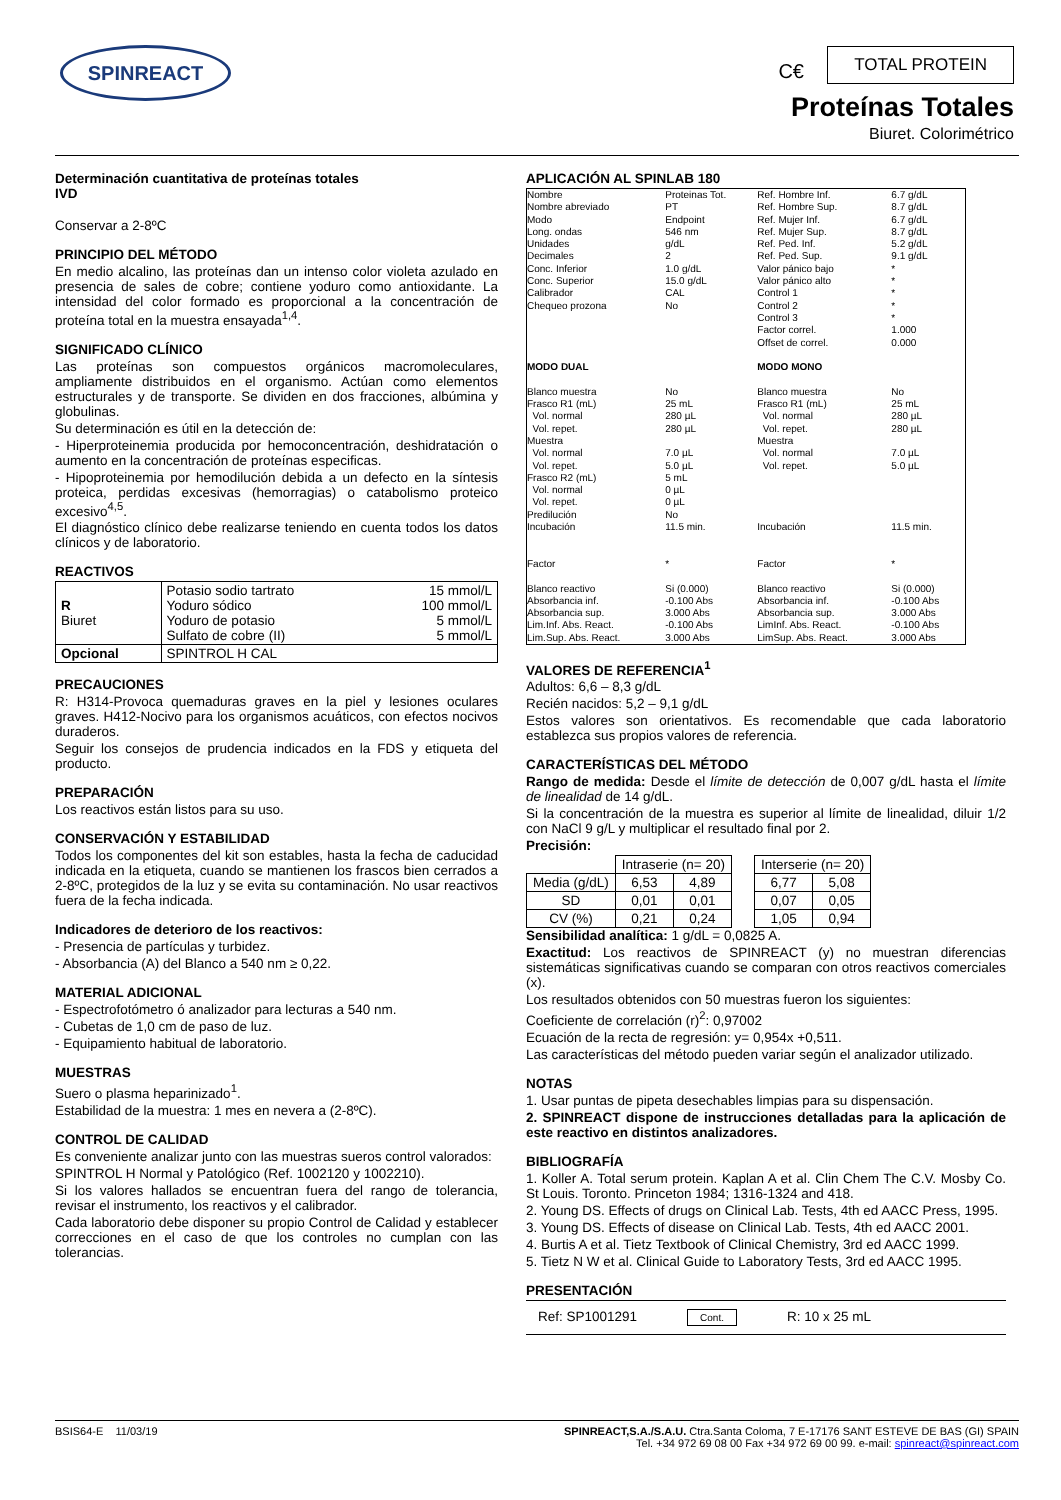SPINREACT
C€
TOTAL PROTEIN
Proteínas Totales
Biuret. Colorimétrico
Determinación cuantitativa de proteínas totales
IVD
Conservar a 2-8ºC
PRINCIPIO DEL MÉTODO
En medio alcalino, las proteínas dan un intenso color violeta azulado en presencia de sales de cobre; contiene yoduro como antioxidante. La intensidad del color formado es proporcional a la concentración de proteína total en la muestra ensayada<sup>1,4</sup>.
SIGNIFICADO CLÍNICO
Las proteínas son compuestos orgánicos macromoleculares, ampliamente distribuidos en el organismo. Actúan como elementos estructurales y de transporte. Se dividen en dos fracciones, albúmina y globulinas.
Su determinación es útil en la detección de:
- Hiperproteinemia producida por hemoconcentración, deshidratación o aumento en la concentración de proteínas especificas.
- Hipoproteinemia por hemodilución debida a un defecto en la síntesis proteica, perdidas excesivas (hemorragias) o catabolismo proteico excesivo<sup>4,5</sup>.
El diagnóstico clínico debe realizarse teniendo en cuenta todos los datos clínicos y de laboratorio.
REACTIVOS
| R Biuret | Potasio sodio tartrato Yoduro sódico Yoduro de potasio Sulfato de cobre (II) | 15 mmol/L 100 mmol/L 5 mmol/L 5 mmol/L |
| Opcional | SPINTROL H CAL | |
PRECAUCIONES
R: H314-Provoca quemaduras graves en la piel y lesiones oculares graves. H412-Nocivo para los organismos acuáticos, con efectos nocivos duraderos.
Seguir los consejos de prudencia indicados en la FDS y etiqueta del producto.
PREPARACIÓN
Los reactivos están listos para su uso.
CONSERVACIÓN Y ESTABILIDAD
Todos los componentes del kit son estables, hasta la fecha de caducidad indicada en la etiqueta, cuando se mantienen los frascos bien cerrados a 2-8ºC, protegidos de la luz y se evita su contaminación. No usar reactivos fuera de la fecha indicada.
Indicadores de deterioro de los reactivos:
- Presencia de partículas y turbidez.
- Absorbancia (A) del Blanco a 540 nm ≥ 0,22.
MATERIAL ADICIONAL
- Espectrofotómetro ó analizador para lecturas a 540 nm.
- Cubetas de 1,0 cm de paso de luz.
- Equipamiento habitual de laboratorio.
MUESTRAS
Suero o plasma heparinizado<sup>1</sup>.
Estabilidad de la muestra: 1 mes en nevera a (2-8ºC).
CONTROL DE CALIDAD
Es conveniente analizar junto con las muestras sueros control valorados:
SPINTROL H Normal y Patológico (Ref. 1002120 y 1002210).
Si los valores hallados se encuentran fuera del rango de tolerancia, revisar el instrumento, los reactivos y el calibrador.
Cada laboratorio debe disponer su propio Control de Calidad y establecer correcciones en el caso de que los controles no cumplan con las tolerancias.
APLICACIÓN AL SPINLAB 180
| Nombre Nombre abreviado Modo Long. ondas Unidades Decimales Conc. Inferior Conc. Superior Calibrador Chequeo prozona | Proteinas Tot. PT Endpoint 546 nm g/dL 2 1.0 g/dL 15.0 g/dL CAL No | Ref. Hombre Inf. Ref. Hombre Sup. Ref. Mujer Inf. Ref. Mujer Sup. Ref. Ped. Inf. Ref. Ped. Sup. Valor pánico bajo Valor pánico alto Control 1 Control 2 Control 3 Factor correl. Offset de correl. | 6.7 g/dL 8.7 g/dL 6.7 g/dL 8.7 g/dL 5.2 g/dL 9.1 g/dL * * * * * 1.000 0.000 |
| MODO DUAL Blanco muestra Frasco R1 (mL) Vol. normal Vol. repet. Muestra Vol. normal Vol. repet. Frasco R2 (mL) Vol. normal Vol. repet. Predilución Incubación Factor Blanco reactivo Absorbancia inf. Absorbancia sup. Lim.Inf. Abs. React. Lim.Sup. Abs. React. | No 25 mL 280 µL 280 µL 7.0 µL 5.0 µL 5 mL 0 µL 0 µL No 11.5 min. * Si (0.000) -0.100 Abs 3.000 Abs -0.100 Abs 3.000 Abs | MODO MONO Blanco muestra Frasco R1 (mL) Vol. normal Vol. repet. Muestra Vol. normal Vol. repet. Incubación Factor Blanco reactivo Absorbancia inf. Absorbancia sup. LimInf. Abs. React. LimSup. Abs. React. | No 25 mL 280 µL 280 µL 7.0 µL 5.0 µL 11.5 min. * Si (0.000) -0.100 Abs 3.000 Abs -0.100 Abs 3.000 Abs |
VALORES DE REFERENCIA<sup>1</sup>
Adultos: 6,6 – 8,3 g/dL
Recién nacidos: 5,2 – 9,1 g/dL
Estos valores son orientativos. Es recomendable que cada laboratorio establezca sus propios valores de referencia.
CARACTERÍSTICAS DEL MÉTODO
Rango de medida: Desde el límite de detección de 0,007 g/dL hasta el límite de linealidad de 14 g/dL.
Si la concentración de la muestra es superior al límite de linealidad, diluir 1/2 con NaCl 9 g/L y multiplicar el resultado final por 2.
Precisión:
| | Intraserie (n= 20) | | | Interserie (n= 20) | |
| Media (g/dL) | 6,53 | 4,89 | | 6,77 | 5,08 |
| SD | 0,01 | 0,01 | | 0,07 | 0,05 |
| CV (%) | 0,21 | 0,24 | | 1,05 | 0,94 |
Sensibilidad analítica: 1 g/dL = 0,0825 A.
Exactitud: Los reactivos de SPINREACT (y) no muestran diferencias sistemáticas significativas cuando se comparan con otros reactivos comerciales (x).
Los resultados obtenidos con 50 muestras fueron los siguientes:
Coeficiente de correlación (r)<sup>2</sup>: 0,97002
Ecuación de la recta de regresión: y= 0,954x +0,511.
Las características del método pueden variar según el analizador utilizado.
NOTAS
1. Usar puntas de pipeta desechables limpias para su dispensación.
2. SPINREACT dispone de instrucciones detalladas para la aplicación de este reactivo en distintos analizadores.
BIBLIOGRAFÍA
1. Koller A. Total serum protein. Kaplan A et al. Clin Chem The C.V. Mosby Co. St Louis. Toronto. Princeton 1984; 1316-1324 and 418.
2. Young DS. Effects of drugs on Clinical Lab. Tests, 4th ed AACC Press, 1995.
3. Young DS. Effects of disease on Clinical Lab. Tests, 4th ed AACC 2001.
4. Burtis A et al. Tietz Textbook of Clinical Chemistry, 3rd ed AACC 1999.
5. Tietz N W et al. Clinical Guide to Laboratory Tests, 3rd ed AACC 1995.
PRESENTACIÓN
Ref: SP1001291 Cont. R: 10 x 25 mL
BSIS64-E 11/03/19 SPINREACT,S.A./S.A.U. Ctra.Santa Coloma, 7 E-17176 SANT ESTEVE DE BAS (GI) SPAIN
Tel. +34 972 69 08 00 Fax +34 972 69 00 99. e-mail: spinreact@spinreact.com